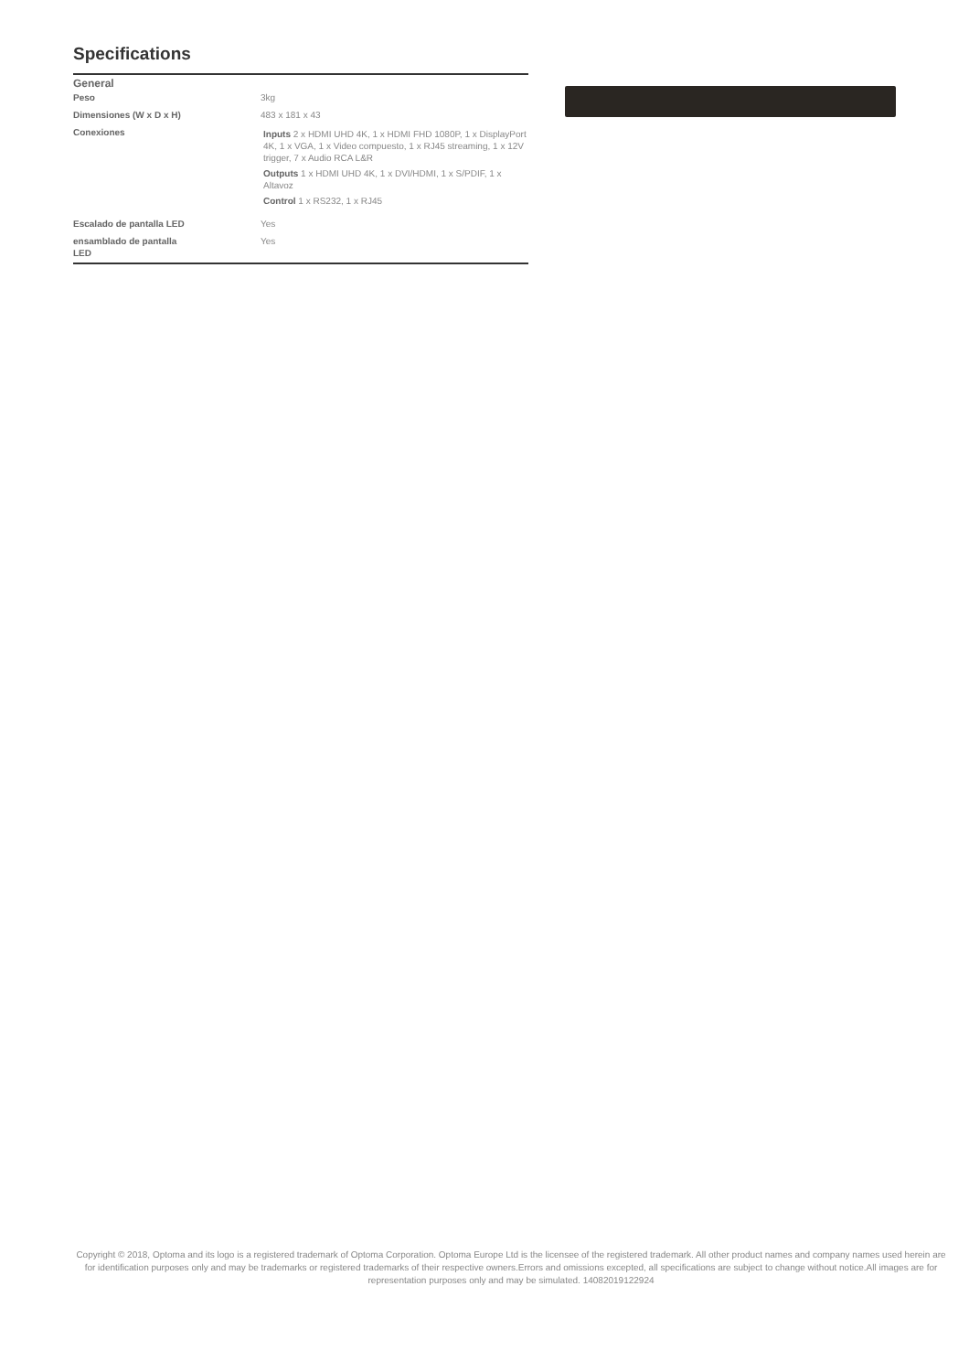Specifications
| General | |
| --- | --- |
| Peso | 3kg |
| Dimensiones (W x D x H) | 483 x 181 x 43 |
| Conexiones | Inputs 2 x HDMI UHD 4K, 1 x HDMI FHD 1080P, 1 x DisplayPort 4K, 1 x VGA, 1 x Video compuesto, 1 x RJ45 streaming, 1 x 12V trigger, 7 x Audio RCA L&R Outputs 1 x HDMI UHD 4K, 1 x DVI/HDMI, 1 x S/PDIF, 1 x Altavoz Control 1 x RS232, 1 x RJ45 |
| Escalado de pantalla LED | Yes |
| ensamblado de pantalla LED | Yes |
Copyright © 2018, Optoma and its logo is a registered trademark of Optoma Corporation. Optoma Europe Ltd is the licensee of the registered trademark. All other product names and company names used herein are for identification purposes only and may be trademarks or registered trademarks of their respective owners.Errors and omissions excepted, all specifications are subject to change without notice.All images are for representation purposes only and may be simulated. 14082019122924